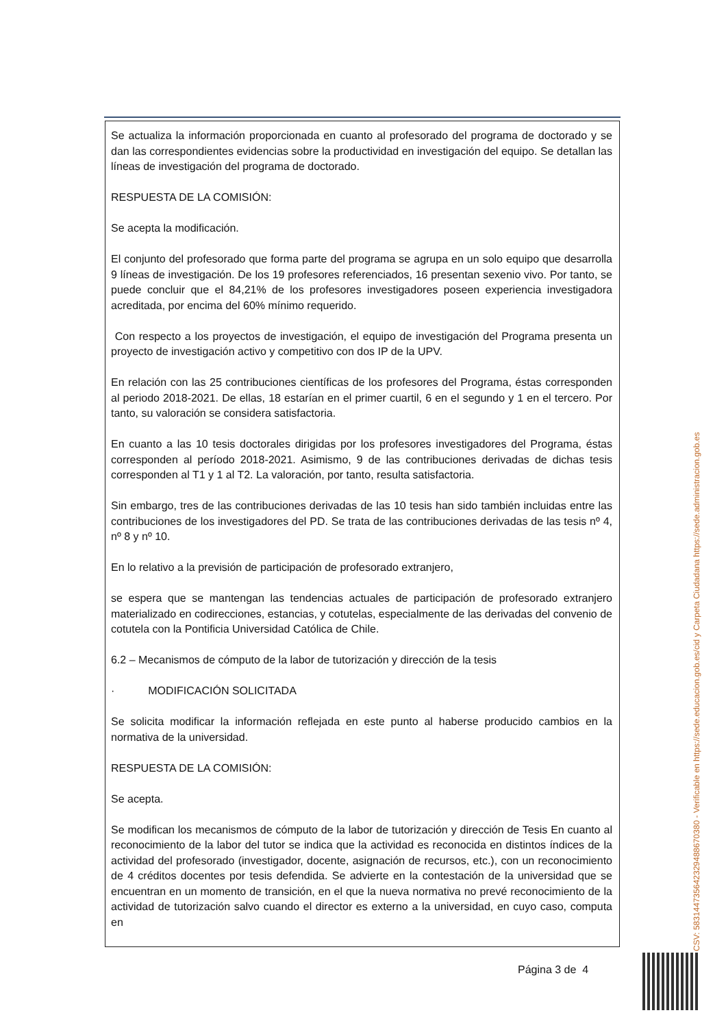Se actualiza la información proporcionada en cuanto al profesorado del programa de doctorado y se dan las correspondientes evidencias sobre la productividad en investigación del equipo. Se detallan las líneas de investigación del programa de doctorado.
RESPUESTA DE LA COMISIÓN:
Se acepta la modificación.
El conjunto del profesorado que forma parte del programa se agrupa en un solo equipo que desarrolla 9 líneas de investigación. De los 19 profesores referenciados, 16 presentan sexenio vivo. Por tanto, se puede concluir que el 84,21% de los profesores investigadores poseen experiencia investigadora acreditada, por encima del 60% mínimo requerido.
Con respecto a los proyectos de investigación, el equipo de investigación del Programa presenta un proyecto de investigación activo y competitivo con dos IP de la UPV.
En relación con las 25 contribuciones científicas de los profesores del Programa, éstas corresponden al periodo 2018-2021. De ellas, 18 estarían en el primer cuartil, 6 en el segundo y 1 en el tercero. Por tanto, su valoración se considera satisfactoria.
En cuanto a las 10 tesis doctorales dirigidas por los profesores investigadores del Programa, éstas corresponden al período 2018-2021. Asimismo, 9 de las contribuciones derivadas de dichas tesis corresponden al T1 y 1 al T2. La valoración, por tanto, resulta satisfactoria.
Sin embargo, tres de las contribuciones derivadas de las 10 tesis han sido también incluidas entre las contribuciones de los investigadores del PD. Se trata de las contribuciones derivadas de las tesis nº 4, nº 8 y nº 10.
En lo relativo a la previsión de participación de profesorado extranjero,
se espera que se mantengan las tendencias actuales de participación de profesorado extranjero materializado en codirecciones, estancias, y cotutelas, especialmente de las derivadas del convenio de cotutela con la Pontificia Universidad Católica de Chile.
6.2 – Mecanismos de cómputo de la labor de tutorización y dirección de la tesis
· MODIFICACIÓN SOLICITADA
Se solicita modificar la información reflejada en este punto al haberse producido cambios en la normativa de la universidad.
RESPUESTA DE LA COMISIÓN:
Se acepta.
Se modifican los mecanismos de cómputo de la labor de tutorización y dirección de Tesis En cuanto al reconocimiento de la labor del tutor se indica que la actividad es reconocida en distintos índices de la actividad del profesorado (investigador, docente, asignación de recursos, etc.), con un reconocimiento de 4 créditos docentes por tesis defendida. Se advierte en la contestación de la universidad que se encuentran en un momento de transición, en el que la nueva normativa no prevé reconocimiento de la actividad de tutorización salvo cuando el director es externo a la universidad, en cuyo caso, computa en
CSV: 583144735642329488670380 - Verificable en https://sede.educacion.gob.es/cid y Carpeta Ciudadana https://sede.administracion.gob.es
Página 3 de 4